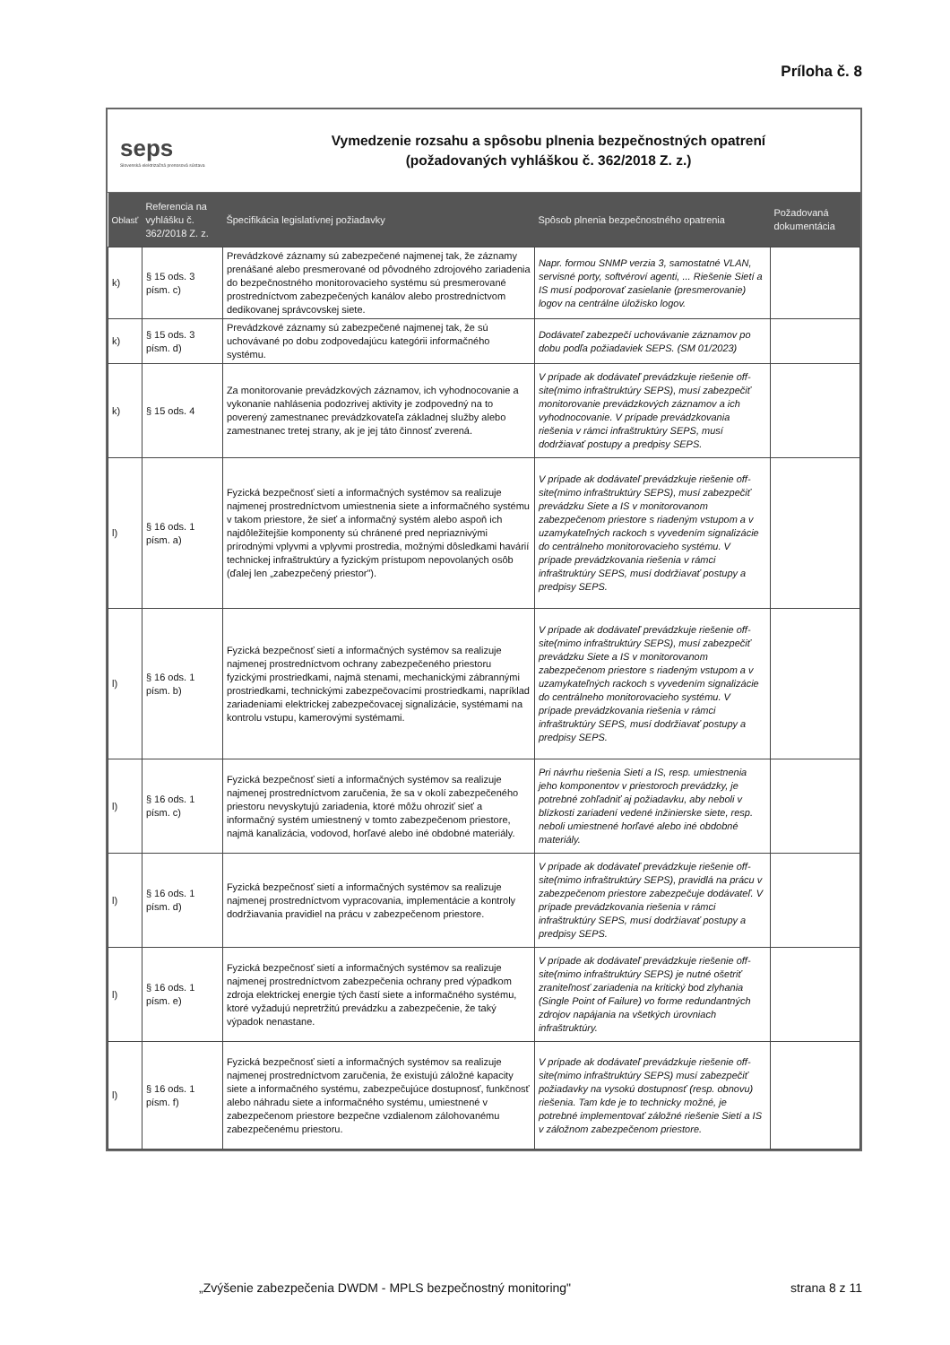Príloha č. 8
seps
Slovenská elektrizačná prenosová sústava
Vymedzenie rozsahu a spôsobu plnenia bezpečnostných opatrení
(požadovaných vyhláškou č. 362/2018 Z. z.)
| Oblasť | Referencia na vyhlášku č. 362/2018 Z. z. | Špecifikácia legislatívnej požiadavky | Spôsob plnenia bezpečnostného opatrenia | Požadovaná dokumentácia |
| --- | --- | --- | --- | --- |
| k) | § 15 ods. 3 písm. c) | Prevádzkové záznamy sú zabezpečené najmenej tak, že záznamy prenášané alebo presmerované od pôvodného zdrojového zariadenia do bezpečnostného monitorovacieho systému sú presmerované prostredníctvom zabezpečených kanálov alebo prostredníctvom dedikovanej správcovskej siete. | Napr. formou SNMP verzia 3, samostatné VLAN, servisné porty, softvéroví agenti, ... Riešenie Sietí a IS musí podporovať zasielanie (presmerovanie) logov na centrálne úložisko logov. | |
| k) | § 15 ods. 3 písm. d) | Prevádzkové záznamy sú zabezpečené najmenej tak, že sú uchovávané po dobu zodpovedajúcu kategórii informačného systému. | Dodávateľ zabezpečí uchovávanie záznamov po dobu podľa požiadaviek SEPS. (SM 01/2023) | |
| k) | § 15 ods. 4 | Za monitorovanie prevádzkových záznamov, ich vyhodnocovanie a vykonanie nahlásenia podozrivej aktivity je zodpovedný na to poverený zamestnanec prevádzkovateľa základnej služby alebo zamestnanec tretej strany, ak je jej táto činnosť zverená. | V prípade ak dodávateľ prevádzkuje riešenie off-site(mimo infraštruktúry SEPS), musí zabezpečiť monitorovanie prevádzkových záznamov a ich vyhodnocovanie. V prípade prevádzkovania riešenia v rámci infraštruktúry SEPS, musí dodržiavať postupy a predpisy SEPS. | |
| l) | § 16 ods. 1 písm. a) | Fyzická bezpečnosť sietí a informačných systémov sa realizuje najmenej prostredníctvom umiestnenia siete a informačného systému v takom priestore, že sieť a informačný systém alebo aspoň ich najdôležitejšie komponenty sú chránené pred nepriaznivými prírodnými vplyvmi a vplyvmi prostredia, možnými dôsledkami havárií technickej infraštruktúry a fyzickým prístupom nepovolaných osôb (ďalej len „zabezpečený priestor"). | V prípade ak dodávateľ prevádzkuje riešenie off-site(mimo infraštruktúry SEPS), musí zabezpečiť prevádzku Siete a IS v monitorovanom zabezpečenom priestore s riadeným vstupom a v uzamykateľných rackoch s vyvedením signalizácie do centrálneho monitorovacieho systému. V prípade prevádzkovania riešenia v rámci infraštruktúry SEPS, musí dodržiavať postupy a predpisy SEPS. | |
| l) | § 16 ods. 1 písm. b) | Fyzická bezpečnosť sietí a informačných systémov sa realizuje najmenej prostredníctvom ochrany zabezpečeného priestoru fyzickými prostriedkami, najmä stenami, mechanickými zábrannými prostriedkami, technickými zabezpečovacími prostriedkami, napríklad zariadeniami elektrickej zabezpečovacej signalizácie, systémami na kontrolu vstupu, kamerovými systémami. | V prípade ak dodávateľ prevádzkuje riešenie off-site(mimo infraštruktúry SEPS), musí zabezpečiť prevádzku Siete a IS v monitorovanom zabezpečenom priestore s riadeným vstupom a v uzamykateľných rackoch s vyvedením signalizácie do centrálneho monitorovacieho systému. V prípade prevádzkovania riešenia v rámci infraštruktúry SEPS, musí dodržiavať postupy a predpisy SEPS. | |
| l) | § 16 ods. 1 písm. c) | Fyzická bezpečnosť sietí a informačných systémov sa realizuje najmenej prostredníctvom zaručenia, že sa v okolí zabezpečeného priestoru nevyskytujú zariadenia, ktoré môžu ohroziť sieť a informačný systém umiestnený v tomto zabezpečenom priestore, najmä kanalizácia, vodovod, horľavé alebo iné obdobné materiály. | Pri návrhu riešenia Sietí a IS, resp. umiestnenia jeho komponentov v priestoroch prevádzky, je potrebné zohľadniť aj požiadavku, aby neboli v blízkosti zariadení vedené inžinierske siete, resp. neboli umiestnené horľavé alebo iné obdobné materiály. | |
| l) | § 16 ods. 1 písm. d) | Fyzická bezpečnosť sietí a informačných systémov sa realizuje najmenej prostredníctvom vypracovania, implementácie a kontroly dodržiavania pravidiel na prácu v zabezpečenom priestore. | V prípade ak dodávateľ prevádzkuje riešenie off-site(mimo infraštruktúry SEPS), pravidlá na prácu v zabezpečenom priestore zabezpečuje dodávateľ. V prípade prevádzkovania riešenia v rámci infraštruktúry SEPS, musí dodržiavať postupy a predpisy SEPS. | |
| l) | § 16 ods. 1 písm. e) | Fyzická bezpečnosť sietí a informačných systémov sa realizuje najmenej prostredníctvom zabezpečenia ochrany pred výpadkom zdroja elektrickej energie tých častí siete a informačného systému, ktoré vyžadujú nepretržitú prevádzku a zabezpečenie, že taký výpadok nenastane. | V prípade ak dodávateľ prevádzkuje riešenie off-site(mimo infraštruktúry SEPS) je nutné ošetriť zraniteľnosť zariadenia na kritický bod zlyhania (Single Point of Failure) vo forme redundantných zdrojov napájania na všetkých úrovniach infraštruktúry. | |
| l) | § 16 ods. 1 písm. f) | Fyzická bezpečnosť sietí a informačných systémov sa realizuje najmenej prostredníctvom zaručenia, že existujú záložné kapacity siete a informačného systému, zabezpečujúce dostupnosť, funkčnosť alebo náhradu siete a informačného systému, umiestnené v zabezpečenom priestore bezpečne vzdialenom zálohovanému zabezpečenému priestoru. | V prípade ak dodávateľ prevádzkuje riešenie off-site(mimo infraštruktúry SEPS) musí zabezpečiť požiadavky na vysokú dostupnosť (resp. obnovu) riešenia. Tam kde je to technicky možné, je potrebné implementovať záložné riešenie Sietí a IS v záložnom zabezpečenom priestore. | |
„Zvýšenie zabezpečenia DWDM - MPLS bezpečnostný monitoring" strana 8 z 11